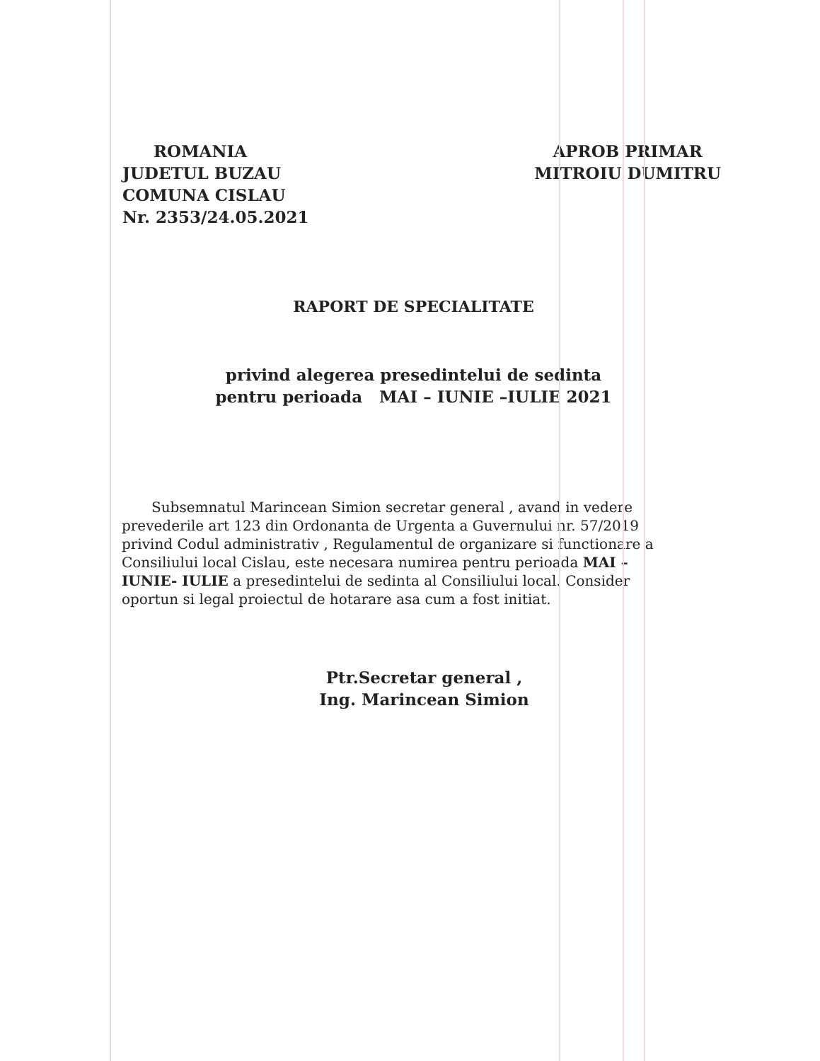ROMANIA
JUDETUL BUZAU
COMUNA CISLAU
Nr. 2353/24.05.2021
APROB PRIMAR
MITROIU DUMITRU
RAPORT DE SPECIALITATE
privind alegerea presedintelui de sedinta
pentru perioada MAI – IUNIE –IULIE 2021
Subsemnatul Marincean Simion secretar general , avand in vedere prevederile art 123 din Ordonanta de Urgenta a Guvernului nr. 57/2019 privind Codul administrativ , Regulamentul de organizare si functionare a Consiliului local Cislau, este necesara numirea pentru perioada MAI –IUNIE- IULIE a presedintelui de sedinta al Consiliului local. Consider oportun si legal proiectul de hotarare asa cum a fost initiat.
Ptr.Secretar general ,
Ing. Marincean Simion